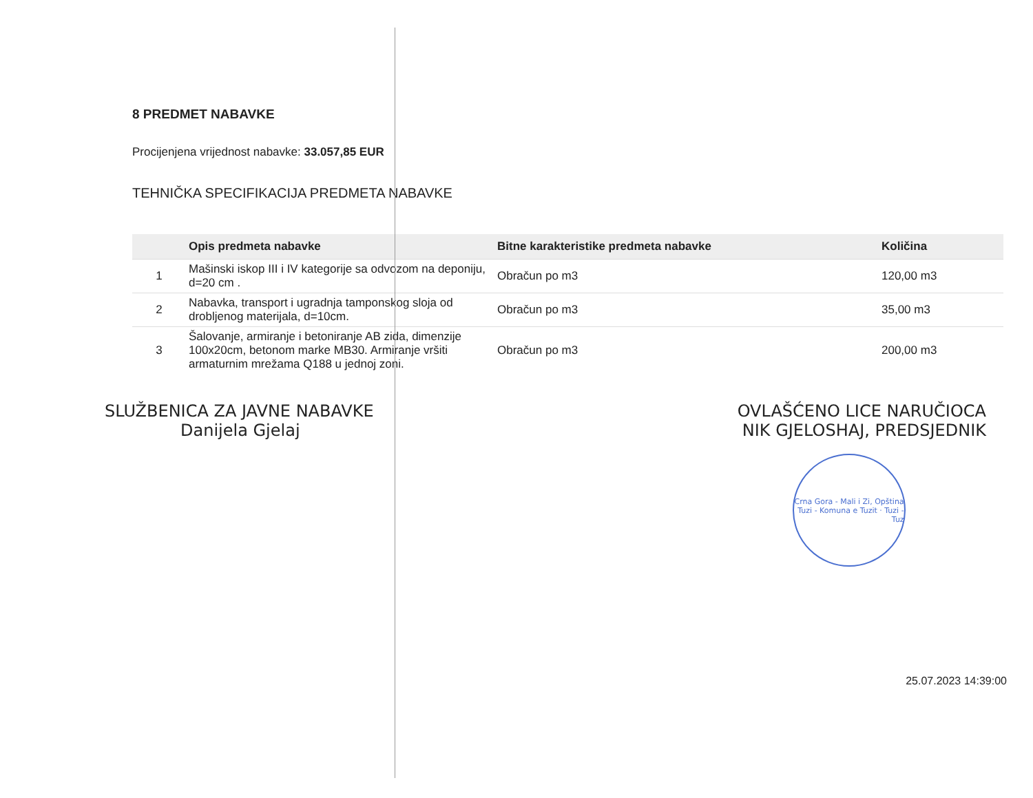8 PREDMET NABAVKE
Procijenjena vrijednost nabavke: 33.057,85 EUR
TEHNIČKA SPECIFIKACIJA PREDMETA NABAVKE
| | Opis predmeta nabavke | Bitne karakteristike predmeta nabavke | Količina |
| --- | --- | --- | --- |
| 1 | Mašinski iskop III i IV kategorije sa odvozom na deponiju, d=20 cm . | Obračun po m3 | 120,00 m3 |
| 2 | Nabavka, transport i ugradnja tamponskog sloja od drobljenog materijala, d=10cm. | Obračun po m3 | 35,00 m3 |
| 3 | Šalovanje, armiranje i betoniranje AB zida, dimenzije 100x20cm, betonom marke MB30. Armiranje vršiti armaturnim mrežama Q188 u jednoj zoni. | Obračun po m3 | 200,00 m3 |
SLUŽBENICA ZA JAVNE NABAVKE
Danijela Gjelaj
OVLAŠĆENO LICE NARUČIOCA
NIK GJELOSHAJ, PREDSJEDNIK
Crna Gora - Mali i Zi, Opština Tuzi - Komuna e Tuzit · Tuzi - Tuz
25.07.2023 14:39:00